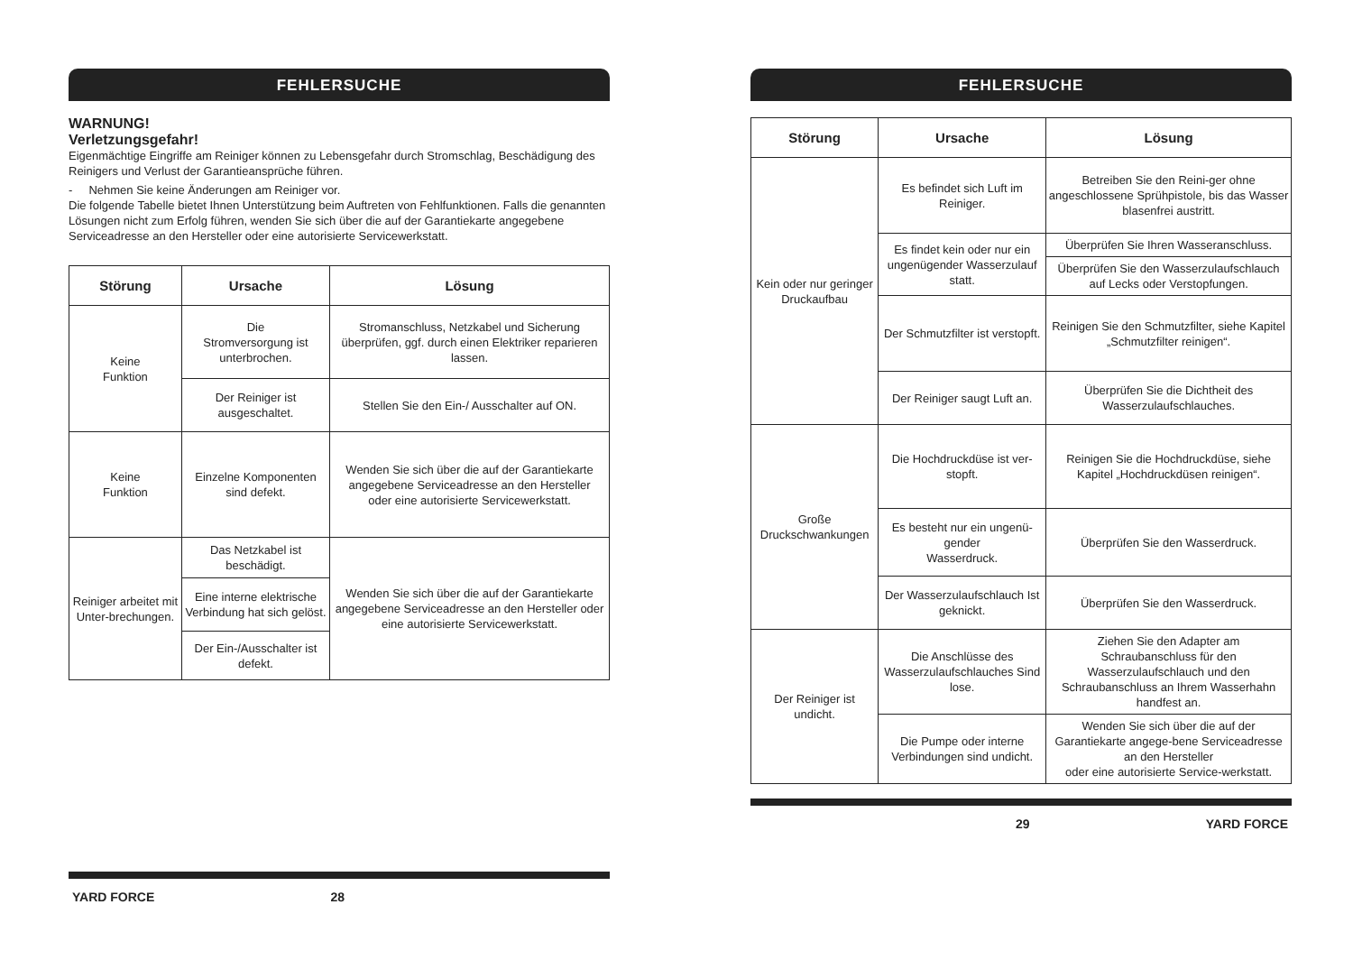FEHLERSUCHE
WARNUNG!
Verletzungsgefahr!
Eigenmächtige Eingriffe am Reiniger können zu Lebensgefahr durch Stromschlag, Beschädigung des Reinigers und Verlust der Garantieansprüche führen.
- Nehmen Sie keine Änderungen am Reiniger vor.
Die folgende Tabelle bietet Ihnen Unterstützung beim Auftreten von Fehlfunktionen. Falls die genannten Lösungen nicht zum Erfolg führen, wenden Sie sich über die auf der Garantiekarte angegebene Serviceadresse an den Hersteller oder eine autorisierte Servicewerkstatt.
| Störung | Ursache | Lösung |
| --- | --- | --- |
| Keine Funktion | Die Stromversorgung ist unterbrochen. | Stromanschluss, Netzkabel und Sicherung überprüfen, ggf. durch einen Elektriker reparieren lassen. |
| | Der Reiniger ist ausgeschaltet. | Stellen Sie den Ein-/ Ausschalter auf ON. |
| Keine Funktion | Einzelne Komponenten sind defekt. | Wenden Sie sich über die auf der Garantiekarte angegebene Serviceadresse an den Hersteller oder eine autorisierte Servicewerkstatt. |
| Reiniger arbeitet mit Unter-brechungen. | Das Netzkabel ist beschädigt. | Wenden Sie sich über die auf der Garantiekarte angegebene Serviceadresse an den Hersteller oder eine autorisierte Servicewerkstatt. |
| | Eine interne elektrische Verbindung hat sich gelöst. | |
| | Der Ein-/Ausschalter ist defekt. | |
YARD FORCE 28
FEHLERSUCHE
| Störung | Ursache | Lösung |
| --- | --- | --- |
| Kein oder nur geringer Druckaufbau | Es befindet sich Luft im Reiniger. | Betreiben Sie den Reini-ger ohne angeschlossene Sprühpistole, bis das Wasser blasenfrei austritt. |
| | Es findet kein oder nur ein ungenügender Wasserzulauf statt. | Überprüfen Sie Ihren Wasseranschluss. |
| | | Überprüfen Sie den Wasserzulaufschlauch auf Lecks oder Verstopfungen. |
| | Der Schmutzfilter ist verstopft. | Reinigen Sie den Schmutzfilter, siehe Kapitel „Schmutzfilter reinigen“. |
| | Der Reiniger saugt Luft an. | Überprüfen Sie die Dichtheit des Wasserzulaufschlauches. |
| Große Druckschwankungen | Die Hochdruckdüse ist ver-stopft. | Reinigen Sie die Hochdruckdüse, siehe Kapitel „Hochdruckdüsen reinigen“. |
| | Es besteht nur ein ungenü-gender Wasserdruck. | Überprüfen Sie den Wasserdruck. |
| | Der Wasserzulaufschlauch Ist geknickt. | Überprüfen Sie den Wasserdruck. |
| Der Reiniger ist undicht. | Die Anschlüsse des Wasserzulaufschlauches Sind lose. | Ziehen Sie den Adapter am Schraubanschluss für den Wasserzulaufschlauch und den Schraubanschluss an Ihrem Wasserhahn handfest an. |
| | Die Pumpe oder interne Verbindungen sind undicht. | Wenden Sie sich über die auf der Garantiekarte angege-bene Serviceadresse an den Hersteller oder eine autorisierte Service-werkstatt. |
29 YARD FORCE